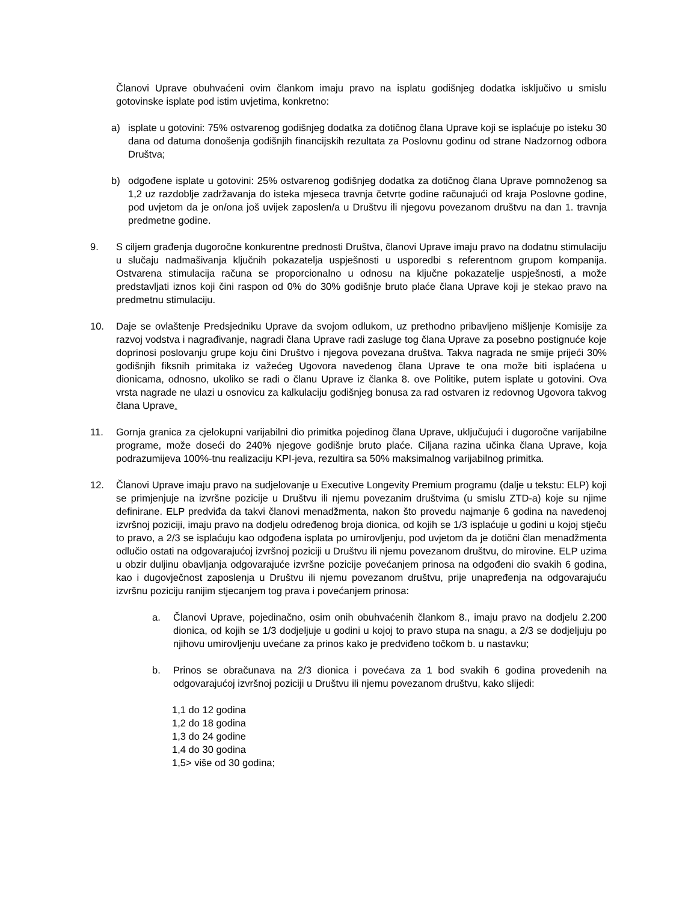Članovi Uprave obuhvaćeni ovim člankom imaju pravo na isplatu godišnjeg dodatka isključivo u smislu gotovinske isplate pod istim uvjetima, konkretno:
a) isplate u gotovini: 75% ostvarenog godišnjeg dodatka za dotičnog člana Uprave koji se isplaćuje po isteku 30 dana od datuma donošenja godišnjih financijskih rezultata za Poslovnu godinu od strane Nadzornog odbora Društva;
b) odgođene isplate u gotovini: 25% ostvarenog godišnjeg dodatka za dotičnog člana Uprave pomnoženog sa 1,2 uz razdoblje zadržavanja do isteka mjeseca travnja četvrte godine računajući od kraja Poslovne godine, pod uvjetom da je on/ona još uvijek zaposlen/a u Društvu ili njegovu povezanom društvu na dan 1. travnja predmetne godine.
9. S ciljem građenja dugoročne konkurentne prednosti Društva, članovi Uprave imaju pravo na dodatnu stimulaciju u slučaju nadmašivanja ključnih pokazatelja uspješnosti u usporedbi s referentnom grupom kompanija. Ostvarena stimulacija računa se proporcionalno u odnosu na ključne pokazatelje uspješnosti, a može predstavljati iznos koji čini raspon od 0% do 30% godišnje bruto plaće člana Uprave koji je stekao pravo na predmetnu stimulaciju.
10. Daje se ovlaštenje Predsjedniku Uprave da svojom odlukom, uz prethodno pribavljeno mišljenje Komisije za razvoj vodstva i nagrađivanje, nagradi člana Uprave radi zasluge tog člana Uprave za posebno postignuće koje doprinosi poslovanju grupe koju čini Društvo i njegova povezana društva. Takva nagrada ne smije prijeći 30% godišnjih fiksnih primitaka iz važećeg Ugovora navedenog člana Uprave te ona može biti isplaćena u dionicama, odnosno, ukoliko se radi o članu Uprave iz članka 8. ove Politike, putem isplate u gotovini. Ova vrsta nagrade ne ulazi u osnovicu za kalkulaciju godišnjeg bonusa za rad ostvaren iz redovnog Ugovora takvog člana Uprave.
11. Gornja granica za cjelokupni varijabilni dio primitka pojedinog člana Uprave, uključujući i dugoročne varijabilne programe, može doseći do 240% njegove godišnje bruto plaće. Ciljana razina učinka člana Uprave, koja podrazumijeva 100%-tnu realizaciju KPI-jeva, rezultira sa 50% maksimalnog varijabilnog primitka.
12. Članovi Uprave imaju pravo na sudjelovanje u Executive Longevity Premium programu (dalje u tekstu: ELP) koji se primjenjuje na izvršne pozicije u Društvu ili njemu povezanim društvima (u smislu ZTD-a) koje su njime definirane. ELP predviđa da takvi članovi menadžmenta, nakon što provedu najmanje 6 godina na navedenoj izvršnoj poziciji, imaju pravo na dodjelu određenog broja dionica, od kojih se 1/3 isplaćuje u godini u kojoj stječu to pravo, a 2/3 se isplaćuju kao odgođena isplata po umirovljenju, pod uvjetom da je dotični član menadžmenta odlučio ostati na odgovarajućoj izvršnoj poziciji u Društvu ili njemu povezanom društvu, do mirovine. ELP uzima u obzir duljinu obavljanja odgovarajuće izvršne pozicije povećanjem prinosa na odgođeni dio svakih 6 godina, kao i dugovječnost zaposlenja u Društvu ili njemu povezanom društvu, prije unapređenja na odgovarajuću izvršnu poziciju ranijim stjecanjem tog prava i povećanjem prinosa:
a. Članovi Uprave, pojedinačno, osim onih obuhvaćenih člankom 8., imaju pravo na dodjelu 2.200 dionica, od kojih se 1/3 dodjeljuje u godini u kojoj to pravo stupa na snagu, a 2/3 se dodjeljuju po njihovu umirovljenju uvećane za prinos kako je predviđeno točkom b. u nastavku;
b. Prinos se obračunava na 2/3 dionica i povećava za 1 bod svakih 6 godina provedenih na odgovarajućoj izvršnoj poziciji u Društvu ili njemu povezanom društvu, kako slijedi:
1,1 do 12 godina
1,2 do 18 godina
1,3 do 24 godine
1,4 do 30 godina
1,5> više od 30 godina;